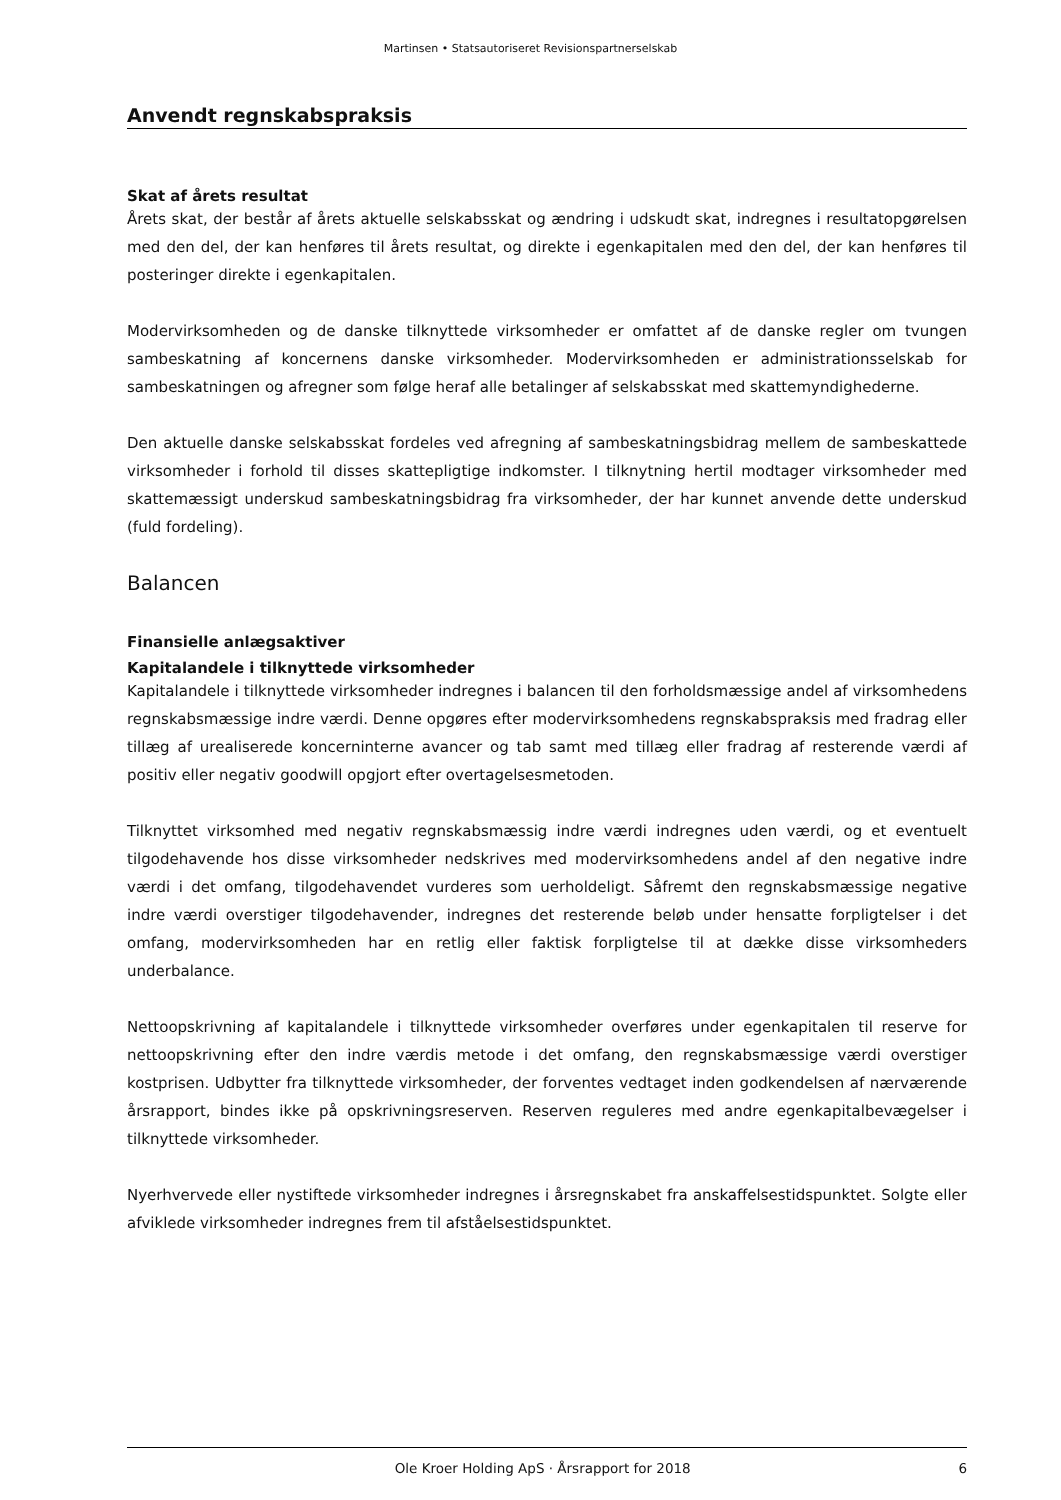Martinsen • Statsautoriseret Revisionspartnerselskab
Anvendt regnskabspraksis
Skat af årets resultat
Årets skat, der består af årets aktuelle selskabsskat og ændring i udskudt skat, indregnes i resultatopgørelsen med den del, der kan henføres til årets resultat, og direkte i egenkapitalen med den del, der kan henføres til posteringer direkte i egenkapitalen.
Modervirksomheden og de danske tilknyttede virksomheder er omfattet af de danske regler om tvungen sambeskatning af koncernens danske virksomheder. Modervirksomheden er administrationsselskab for sambeskatningen og afregner som følge heraf alle betalinger af selskabsskat med skattemyndighederne.
Den aktuelle danske selskabsskat fordeles ved afregning af sambeskatningsbidrag mellem de sambeskattede virksomheder i forhold til disses skattepligtige indkomster. I tilknytning hertil modtager virksomheder med skattemæssigt underskud sambeskatningsbidrag fra virksomheder, der har kunnet anvende dette underskud (fuld fordeling).
Balancen
Finansielle anlægsaktiver
Kapitalandele i tilknyttede virksomheder
Kapitalandele i tilknyttede virksomheder indregnes i balancen til den forholdsmæssige andel af virksomhedens regnskabsmæssige indre værdi. Denne opgøres efter modervirksomhedens regnskabspraksis med fradrag eller tillæg af urealiserede koncerninterne avancer og tab samt med tillæg eller fradrag af resterende værdi af positiv eller negativ goodwill opgjort efter overtagelsesmetoden.
Tilknyttet virksomhed med negativ regnskabsmæssig indre værdi indregnes uden værdi, og et eventuelt tilgodehavende hos disse virksomheder nedskrives med modervirksomhedens andel af den negative indre værdi i det omfang, tilgodehavendet vurderes som uerholdeligt. Såfremt den regnskabsmæssige negative indre værdi overstiger tilgodehavender, indregnes det resterende beløb under hensatte forpligtelser i det omfang, modervirksomheden har en retlig eller faktisk forpligtelse til at dække disse virksomheders underbalance.
Nettoopskrivning af kapitalandele i tilknyttede virksomheder overføres under egenkapitalen til reserve for nettoopskrivning efter den indre værdis metode i det omfang, den regnskabsmæssige værdi overstiger kostprisen. Udbytter fra tilknyttede virksomheder, der forventes vedtaget inden godkendelsen af nærværende årsrapport, bindes ikke på opskrivningsreserven. Reserven reguleres med andre egenkapitalbevægelser i tilknyttede virksomheder.
Nyerhvervede eller nystiftede virksomheder indregnes i årsregnskabet fra anskaffelsestidspunktet. Solgte eller afviklede virksomheder indregnes frem til afståelsestidspunktet.
Ole Kroer Holding ApS · Årsrapport for 2018 6